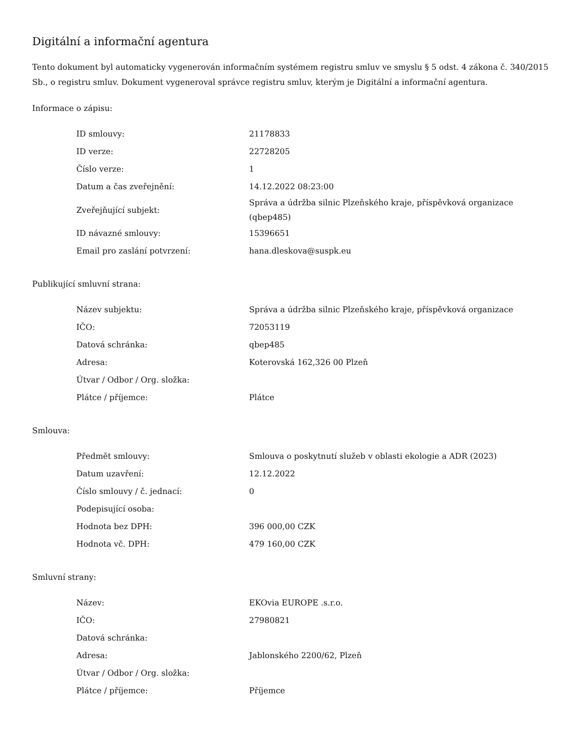Digitální a informační agentura
Tento dokument byl automaticky vygenerován informačním systémem registru smluv ve smyslu § 5 odst. 4 zákona č. 340/2015 Sb., o registru smluv. Dokument vygeneroval správce registru smluv, kterým je Digitální a informační agentura.
Informace o zápisu:
| ID smlouvy: | 21178833 |
| ID verze: | 22728205 |
| Číslo verze: | 1 |
| Datum a čas zveřejnění: | 14.12.2022 08:23:00 |
| Zveřejňující subjekt: | Správa a údržba silnic Plzeňského kraje, příspěvková organizace (qbep485) |
| ID návazné smlouvy: | 15396651 |
| Email pro zaslání potvrzení: | hana.dleskova@suspk.eu |
Publikující smluvní strana:
| Název subjektu: | Správa a údržba silnic Plzeňského kraje, příspěvková organizace |
| IČO: | 72053119 |
| Datová schránka: | qbep485 |
| Adresa: | Koterovská 162,326 00 Plzeň |
| Útvar / Odbor / Org. složka: | |
| Plátce / příjemce: | Plátce |
Smlouva:
| Předmět smlouvy: | Smlouva o poskytnutí služeb v oblasti ekologie a ADR (2023) |
| Datum uzavření: | 12.12.2022 |
| Číslo smlouvy / č. jednací: | 0 |
| Podepisující osoba: | |
| Hodnota bez DPH: | 396 000,00 CZK |
| Hodnota vč. DPH: | 479 160,00 CZK |
Smluvní strany:
| Název: | EKOvia EUROPE .s.r.o. |
| IČO: | 27980821 |
| Datová schránka: | |
| Adresa: | Jablonského 2200/62, Plzeň |
| Útvar / Odbor / Org. složka: | |
| Plátce / příjemce: | Příjemce |